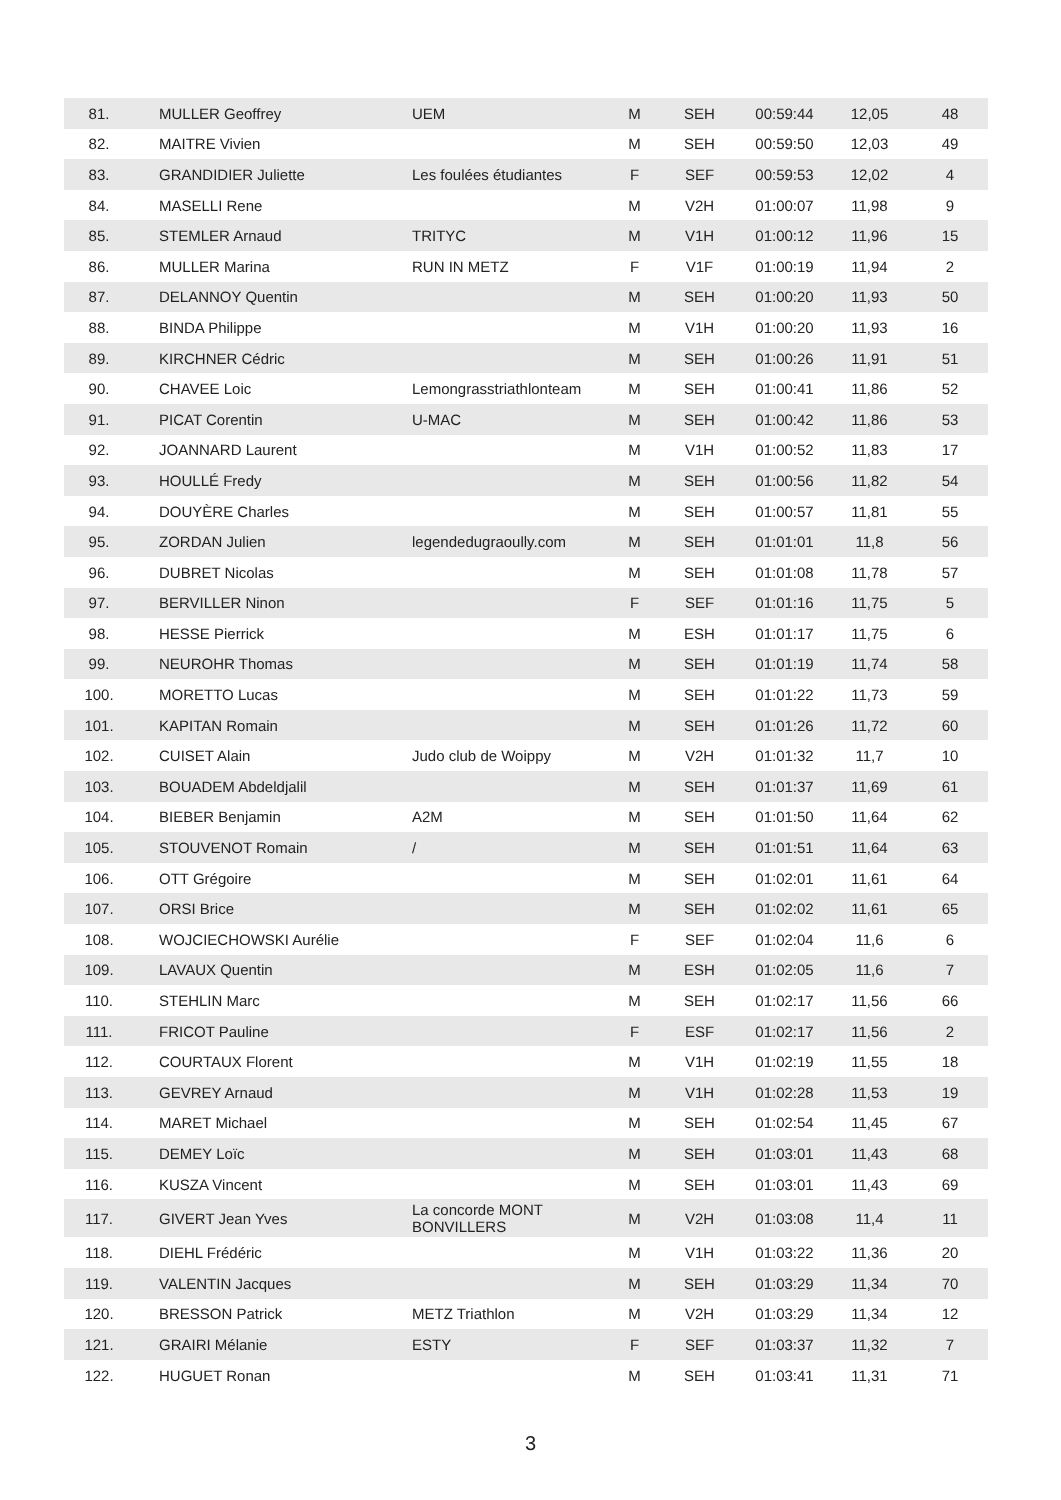| 81. | MULLER Geoffrey | UEM | M | SEH | 00:59:44 | 12,05 | 48 |
| 82. | MAITRE Vivien | | M | SEH | 00:59:50 | 12,03 | 49 |
| 83. | GRANDIDIER Juliette | Les foulées étudiantes | F | SEF | 00:59:53 | 12,02 | 4 |
| 84. | MASELLI Rene | | M | V2H | 01:00:07 | 11,98 | 9 |
| 85. | STEMLER Arnaud | TRITYC | M | V1H | 01:00:12 | 11,96 | 15 |
| 86. | MULLER Marina | RUN IN METZ | F | V1F | 01:00:19 | 11,94 | 2 |
| 87. | DELANNOY Quentin | | M | SEH | 01:00:20 | 11,93 | 50 |
| 88. | BINDA Philippe | | M | V1H | 01:00:20 | 11,93 | 16 |
| 89. | KIRCHNER Cédric | | M | SEH | 01:00:26 | 11,91 | 51 |
| 90. | CHAVEE Loic | Lemongrasstriathlonteam | M | SEH | 01:00:41 | 11,86 | 52 |
| 91. | PICAT Corentin | U-MAC | M | SEH | 01:00:42 | 11,86 | 53 |
| 92. | JOANNARD Laurent | | M | V1H | 01:00:52 | 11,83 | 17 |
| 93. | HOULLÉ Fredy | | M | SEH | 01:00:56 | 11,82 | 54 |
| 94. | DOUYÈRE Charles | | M | SEH | 01:00:57 | 11,81 | 55 |
| 95. | ZORDAN Julien | legendedugraoully.com | M | SEH | 01:01:01 | 11,8 | 56 |
| 96. | DUBRET Nicolas | | M | SEH | 01:01:08 | 11,78 | 57 |
| 97. | BERVILLER Ninon | | F | SEF | 01:01:16 | 11,75 | 5 |
| 98. | HESSE Pierrick | | M | ESH | 01:01:17 | 11,75 | 6 |
| 99. | NEUROHR Thomas | | M | SEH | 01:01:19 | 11,74 | 58 |
| 100. | MORETTO Lucas | | M | SEH | 01:01:22 | 11,73 | 59 |
| 101. | KAPITAN Romain | | M | SEH | 01:01:26 | 11,72 | 60 |
| 102. | CUISET Alain | Judo club de Woippy | M | V2H | 01:01:32 | 11,7 | 10 |
| 103. | BOUADEM Abdeldjalil | | M | SEH | 01:01:37 | 11,69 | 61 |
| 104. | BIEBER Benjamin | A2M | M | SEH | 01:01:50 | 11,64 | 62 |
| 105. | STOUVENOT Romain | / | M | SEH | 01:01:51 | 11,64 | 63 |
| 106. | OTT Grégoire | | M | SEH | 01:02:01 | 11,61 | 64 |
| 107. | ORSI Brice | | M | SEH | 01:02:02 | 11,61 | 65 |
| 108. | WOJCIECHOWSKI Aurélie | | F | SEF | 01:02:04 | 11,6 | 6 |
| 109. | LAVAUX Quentin | | M | ESH | 01:02:05 | 11,6 | 7 |
| 110. | STEHLIN Marc | | M | SEH | 01:02:17 | 11,56 | 66 |
| 111. | FRICOT Pauline | | F | ESF | 01:02:17 | 11,56 | 2 |
| 112. | COURTAUX Florent | | M | V1H | 01:02:19 | 11,55 | 18 |
| 113. | GEVREY Arnaud | | M | V1H | 01:02:28 | 11,53 | 19 |
| 114. | MARET Michael | | M | SEH | 01:02:54 | 11,45 | 67 |
| 115. | DEMEY Loïc | | M | SEH | 01:03:01 | 11,43 | 68 |
| 116. | KUSZA Vincent | | M | SEH | 01:03:01 | 11,43 | 69 |
| 117. | GIVERT Jean Yves | La concorde MONT BONVILLERS | M | V2H | 01:03:08 | 11,4 | 11 |
| 118. | DIEHL Frédéric | | M | V1H | 01:03:22 | 11,36 | 20 |
| 119. | VALENTIN Jacques | | M | SEH | 01:03:29 | 11,34 | 70 |
| 120. | BRESSON Patrick | METZ Triathlon | M | V2H | 01:03:29 | 11,34 | 12 |
| 121. | GRAIRI Mélanie | ESTY | F | SEF | 01:03:37 | 11,32 | 7 |
| 122. | HUGUET Ronan | | M | SEH | 01:03:41 | 11,31 | 71 |
3